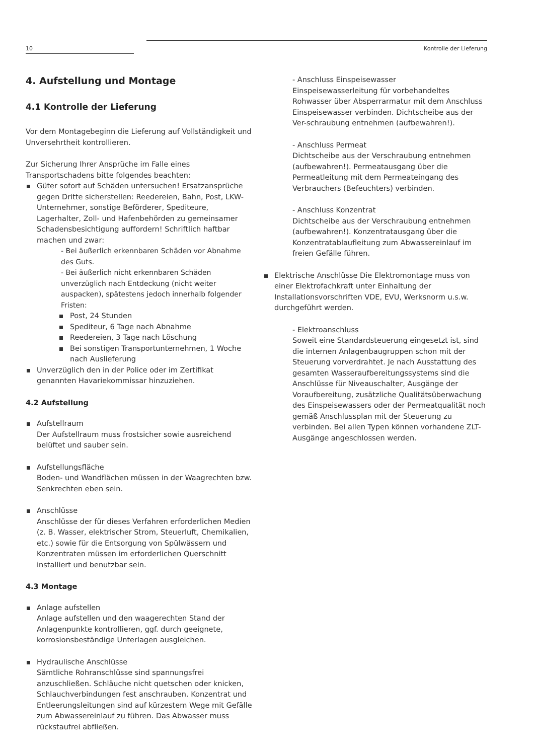10 Kontrolle der Lieferung
4. Aufstellung und Montage
4.1 Kontrolle der Lieferung
Vor dem Montagebeginn die Lieferung auf Vollständigkeit und Unversehrtheit kontrollieren.
Zur Sicherung Ihrer Ansprüche im Falle eines Transportschadens bitte folgendes beachten:
Güter sofort auf Schäden untersuchen! Ersatzansprüche gegen Dritte sicherstellen: Reedereien, Bahn, Post, LKW-Unternehmer, sonstige Beförderer, Spediteure, Lagerhalter, Zoll- und Hafenbehörden zu gemeinsamer Schadensbesichtigung auffordern! Schriftlich haftbar machen und zwar:
- Bei äußerlich erkennbaren Schäden vor Abnahme des Guts.
- Bei äußerlich nicht erkennbaren Schäden unverzüglich nach Entdeckung (nicht weiter auspacken), spätestens jedoch innerhalb folgender Fristen:
Post, 24 Stunden
Spediteur, 6 Tage nach Abnahme
Reedereien, 3 Tage nach Löschung
Bei sonstigen Transportunternehmen, 1 Woche nach Auslieferung
Unverzüglich den in der Police oder im Zertifikat genannten Havariekommissar hinzuziehen.
4.2 Aufstellung
Aufstellraum
Der Aufstellraum muss frostsicher sowie ausreichend belüftet und sauber sein.
Aufstellungsfläche
Boden- und Wandflächen müssen in der Waagrechten bzw. Senkrechten eben sein.
Anschlüsse
Anschlüsse der für dieses Verfahren erforderlichen Medien (z. B. Wasser, elektrischer Strom, Steuerluft, Chemikalien, etc.) sowie für die Entsorgung von Spülwässern und Konzentraten müssen im erforderlichen Querschnitt installiert und benutzbar sein.
4.3 Montage
Anlage aufstellen
Anlage aufstellen und den waagerechten Stand der Anlagenpunkte kontrollieren, ggf. durch geeignete, korrosionsbeständige Unterlagen ausgleichen.
Hydraulische Anschlüsse
Sämtliche Rohranschlüsse sind spannungsfrei anzuschließen. Schläuche nicht quetschen oder knicken, Schlauchverbindungen fest anschrauben. Konzentrat und Entleerungsleitungen sind auf kürzestem Wege mit Gefälle zum Abwassereinlauf zu führen. Das Abwasser muss rückstaufrei abfließen.
- Anschluss Einspeisewasser
Einspeisewasserleitung für vorbehandeltes Rohwasser über Absperrarmatur mit dem Anschluss Einspeisewasser verbinden. Dichtscheibe aus der Ver-schraubung entnehmen (aufbewahren!).
- Anschluss Permeat
Dichtscheibe aus der Verschraubung entnehmen (aufbewahren!). Permeatausgang über die Permeatleitung mit dem Permeateingang des Verbrauchers (Befeuchters) verbinden.
- Anschluss Konzentrat
Dichtscheibe aus der Verschraubung entnehmen (aufbewahren!). Konzentratausgang über die Konzentratablaufleitung zum Abwassereinlauf im freien Gefälle führen.
Elektrische Anschlüsse Die Elektromontage muss von einer Elektrofachkraft unter Einhaltung der Installationsvorschriften VDE, EVU, Werksnorm u.s.w. durchgeführt werden.
- Elektroanschluss
Soweit eine Standardsteuerung eingesetzt ist, sind die internen Anlagenbaugruppen schon mit der Steuerung vorverdrahtet. Je nach Ausstattung des gesamten Wasseraufbereitungssystems sind die Anschlüsse für Niveauschalter, Ausgänge der Voraufbereitung, zusätzliche Qualitätsüberwachung des Einspeisewassers oder der Permeatqualität noch gemäß Anschlussplan mit der Steuerung zu verbinden. Bei allen Typen können vorhandene ZLT-Ausgänge angeschlossen werden.